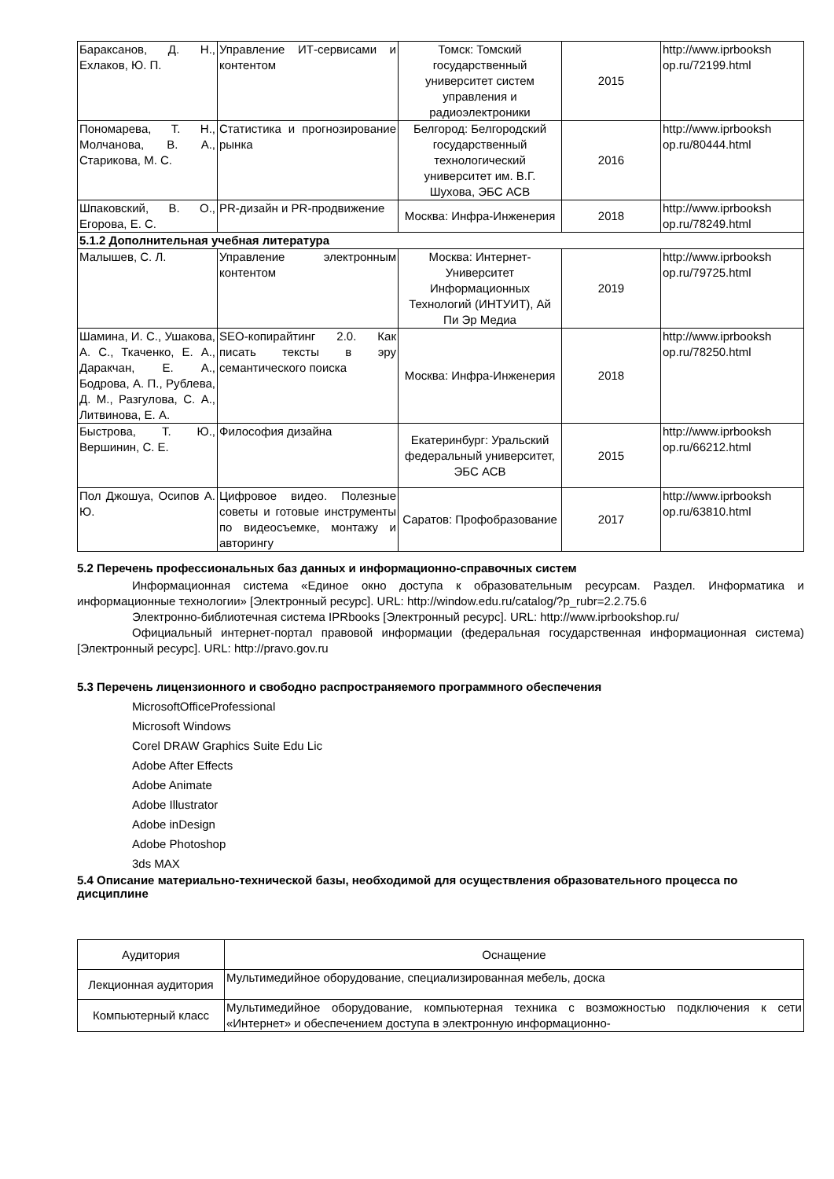| Бараксанов, Д. Н., Ехлаков, Ю. П. | Управление ИТ-сервисами и контентом | Томск: Томский государственный университет систем управления и радиоэлектроники | 2015 | http://www.iprbooksh op.ru/72199.html |
| Пономарева, Т. Н., Молчанова, В. А., Старикова, М. С. | Статистика и прогнозирование рынка | Белгород: Белгородский государственный технологический университет им. В.Г. Шухова, ЭБС АСВ | 2016 | http://www.iprbooksh op.ru/80444.html |
| Шпаковский, В. О., Егорова, Е. С. | PR-дизайн и PR-продвижение | Москва: Инфра-Инженерия | 2018 | http://www.iprbooksh op.ru/78249.html |
| 5.1.2 Дополнительная учебная литература | | | | |
| Малышев, С. Л. | Управление электронным контентом | Москва: Интернет-Университет Информационных Технологий (ИНТУИТ), Ай Пи Эр Медиа | 2019 | http://www.iprbooksh op.ru/79725.html |
| Шамина, И. С., Ушакова, А. С., Ткаченко, Е. А., Даракчан, Е. А., Бодрова, А. П., Рублева, Д. М., Разгулова, С. А., Литвинова, Е. А. | SEO-копирайтинг 2.0. Как писать тексты в эру семантического поиска | Москва: Инфра-Инженерия | 2018 | http://www.iprbooksh op.ru/78250.html |
| Быстрова, Т. Ю., Вершинин, С. Е. | Философия дизайна | Екатеринбург: Уральский федеральный университет, ЭБС АСВ | 2015 | http://www.iprbooksh op.ru/66212.html |
| Пол Джошуа, Осипов А. Ю. | Цифровое видео. Полезные советы и готовые инструменты по видеосъемке, монтажу и авторингу | Саратов: Профобразование | 2017 | http://www.iprbooksh op.ru/63810.html |
5.2 Перечень профессиональных баз данных и информационно-справочных систем
Информационная система «Единое окно доступа к образовательным ресурсам. Раздел. Информатика и информационные технологии» [Электронный ресурс]. URL: http://window.edu.ru/catalog/?p_rubr=2.2.75.6
Электронно-библиотечная система IPRbooks [Электронный ресурс]. URL: http://www.iprbookshop.ru/
Официальный интернет-портал правовой информации (федеральная государственная информационная система) [Электронный ресурс]. URL: http://pravo.gov.ru
5.3 Перечень лицензионного и свободно распространяемого программного обеспечения
MicrosoftOfficeProfessional
Microsoft Windows
Corel DRAW Graphics Suite Edu Lic
Adobe After Effects
Adobe Animate
Adobe Illustrator
Adobe inDesign
Adobe Photoshop
3ds MAX
5.4 Описание материально-технической базы, необходимой для осуществления образовательного процесса по дисциплине
| Аудитория | Оснащение |
| Лекционная аудитория | Мультимедийное оборудование, специализированная мебель, доска |
| Компьютерный класс | Мультимедийное оборудование, компьютерная техника с возможностью подключения к сети «Интернет» и обеспечением доступа в электронную информационно- |